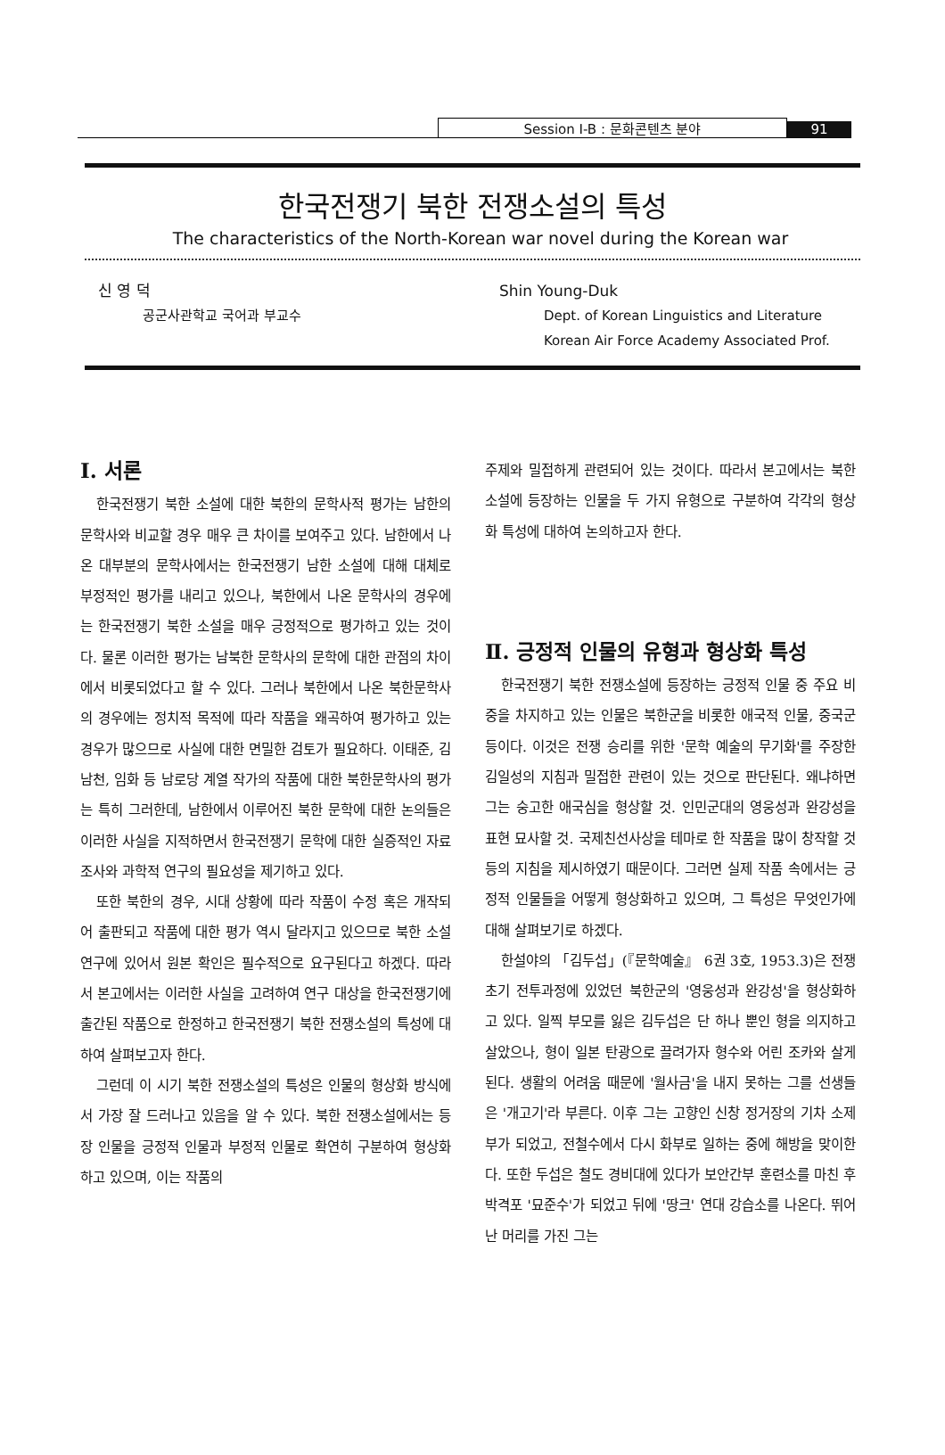Session Ⅰ-B : 문화콘텐츠 분야
91
한국전쟁기 북한 전쟁소설의 특성
The characteristics of the North-Korean war novel during the Korean war
신 영 덕
공군사관학교 국어과 부교수
Shin Young-Duk
Dept. of Korean Linguistics and Literature
Korean Air Force Academy Associated Prof.
Ⅰ. 서론
한국전쟁기 북한 소설에 대한 북한의 문학사적 평가는 남한의 문학사와 비교할 경우 매우 큰 차이를 보여주고 있다. 남한에서 나온 대부분의 문학사에서는 한국전쟁기 남한 소설에 대해 대체로 부정적인 평가를 내리고 있으나, 북한에서 나온 문학사의 경우에는 한국전쟁기 북한 소설을 매우 긍정적으로 평가하고 있는 것이다. 물론 이러한 평가는 남북한 문학사의 문학에 대한 관점의 차이에서 비롯되었다고 할 수 있다. 그러나 북한에서 나온 북한문학사의 경우에는 정치적 목적에 따라 작품을 왜곡하여 평가하고 있는 경우가 많으므로 사실에 대한 면밀한 검토가 필요하다. 이태준, 김남천, 임화 등 남로당 계열 작가의 작품에 대한 북한문학사의 평가는 특히 그러한데, 남한에서 이루어진 북한 문학에 대한 논의들은 이러한 사실을 지적하면서 한국전쟁기 문학에 대한 실증적인 자료조사와 과학적 연구의 필요성을 제기하고 있다.
또한 북한의 경우, 시대 상황에 따라 작품이 수정 혹은 개작되어 출판되고 작품에 대한 평가 역시 달라지고 있으므로 북한 소설 연구에 있어서 원본 확인은 필수적으로 요구된다고 하겠다. 따라서 본고에서는 이러한 사실을 고려하여 연구 대상을 한국전쟁기에 출간된 작품으로 한정하고 한국전쟁기 북한 전쟁소설의 특성에 대하여 살펴보고자 한다.
그런데 이 시기 북한 전쟁소설의 특성은 인물의 형상화 방식에서 가장 잘 드러나고 있음을 알 수 있다. 북한 전쟁소설에서는 등장 인물을 긍정적 인물과 부정적 인물로 확연히 구분하여 형상화하고 있으며, 이는 작품의
주제와 밀접하게 관련되어 있는 것이다. 따라서 본고에서는 북한 소설에 등장하는 인물을 두 가지 유형으로 구분하여 각각의 형상화 특성에 대하여 논의하고자 한다.
Ⅱ. 긍정적 인물의 유형과 형상화 특성
한국전쟁기 북한 전쟁소설에 등장하는 긍정적 인물 중 주요 비중을 차지하고 있는 인물은 북한군을 비롯한 애국적 인물, 중국군 등이다. 이것은 전쟁 승리를 위한 '문학 예술의 무기화'를 주장한 김일성의 지침과 밀접한 관련이 있는 것으로 판단된다. 왜냐하면 그는 숭고한 애국심을 형상할 것. 인민군대의 영웅성과 완강성을 표현 묘사할 것. 국제친선사상을 테마로 한 작품을 많이 창작할 것 등의 지침을 제시하였기 때문이다. 그러면 실제 작품 속에서는 긍정적 인물들을 어떻게 형상화하고 있으며, 그 특성은 무엇인가에 대해 살펴보기로 하겠다.
한설야의 「김두섭」(『문학예술』 6권 3호, 1953.3)은 전쟁 초기 전투과정에 있었던 북한군의 '영웅성과 완강성'을 형상화하고 있다. 일찍 부모를 잃은 김두섭은 단 하나 뿐인 형을 의지하고 살았으나, 형이 일본 탄광으로 끌려가자 형수와 어린 조카와 살게 된다. 생활의 어려움 때문에 '월사금'을 내지 못하는 그를 선생들은 '개고기'라 부른다. 이후 그는 고향인 신창 정거장의 기차 소제부가 되었고, 전철수에서 다시 화부로 일하는 중에 해방을 맞이한다. 또한 두섭은 철도 경비대에 있다가 보안간부 훈련소를 마친 후 박격포 '묘준수'가 되었고 뒤에 '땅크' 연대 강습소를 나온다. 뛰어난 머리를 가진 그는